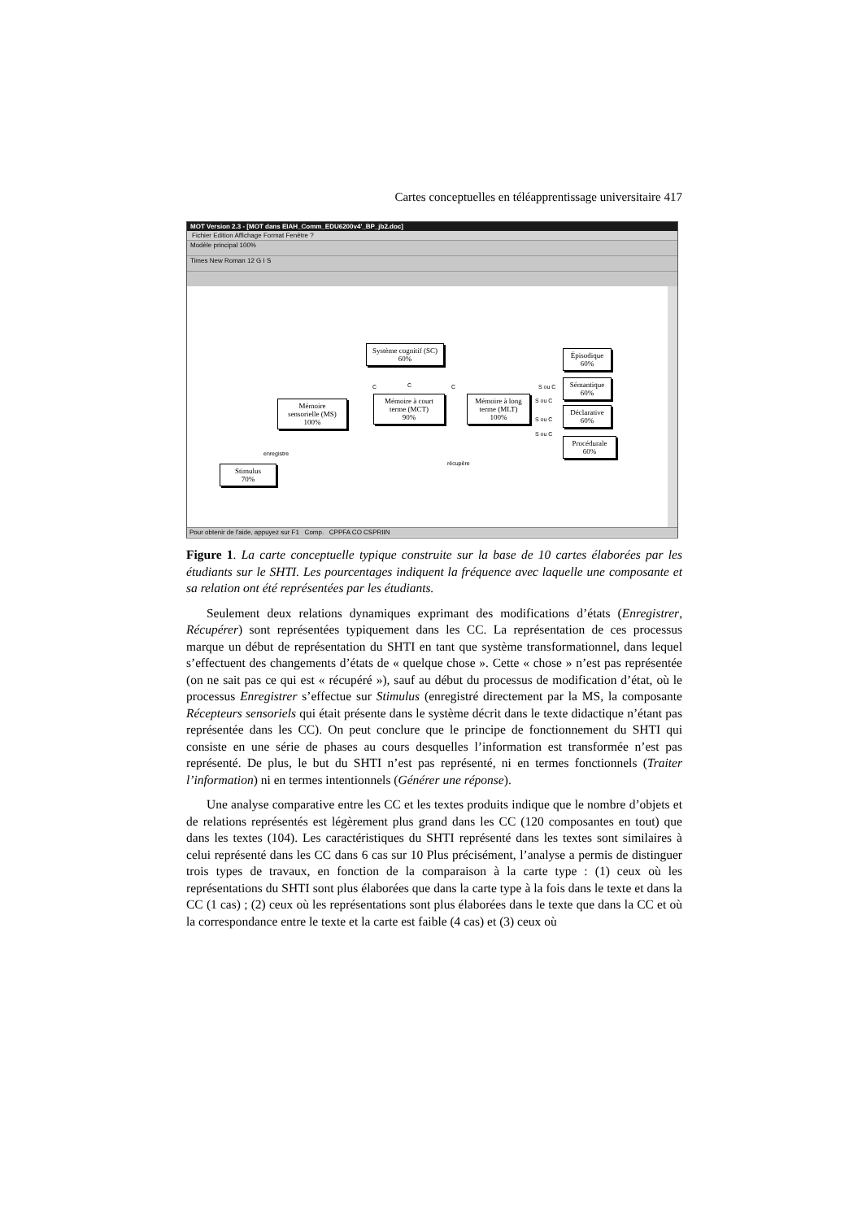Cartes conceptuelles en téléapprentissage universitaire 417
MOT Version 2.3 - [MOT dans EIAH_Comm_EDU6200v4'_BP_jb2.doc]
Fichier Edition Affichage Format Fenêtre ?
Modèle principal 100%
Times New Roman 12 G I S
Système cognitif (SC)
60%
Épisodique
60%
S ou C
Sémantique
60%
C C C
Mémoire
sensorielle (MS)
100%
Mémoire à court
terme (MCT)
90%
Mémoire à long
terme (MLT)
100%
S ou C
Déclarative
60%
S ou C
S ou C
Procédurale
60%
enregistre
récupère
Stimulus
70%
Pour obtenir de l'aide, appuyez sur F1 Comp. CPPFA CO CSPRIIN
Figure 1. La carte conceptuelle typique construite sur la base de 10 cartes élaborées par les étudiants sur le SHTI. Les pourcentages indiquent la fréquence avec laquelle une composante et sa relation ont été représentées par les étudiants.
Seulement deux relations dynamiques exprimant des modifications d’états (Enregistrer, Récupérer) sont représentées typiquement dans les CC. La représentation de ces processus marque un début de représentation du SHTI en tant que système transformationnel, dans lequel s’effectuent des changements d’états de « quelque chose ». Cette « chose » n’est pas représentée (on ne sait pas ce qui est « récupéré »), sauf au début du processus de modification d’état, où le processus Enregistrer s’effectue sur Stimulus (enregistré directement par la MS, la composante Récepteurs sensoriels qui était présente dans le système décrit dans le texte didactique n’étant pas représentée dans les CC). On peut conclure que le principe de fonctionnement du SHTI qui consiste en une série de phases au cours desquelles l’information est transformée n’est pas représenté. De plus, le but du SHTI n’est pas représenté, ni en termes fonctionnels (Traiter l’information) ni en termes intentionnels (Générer une réponse).
Une analyse comparative entre les CC et les textes produits indique que le nombre d’objets et de relations représentés est légèrement plus grand dans les CC (120 composantes en tout) que dans les textes (104). Les caractéristiques du SHTI représenté dans les textes sont similaires à celui représenté dans les CC dans 6 cas sur 10 Plus précisément, l’analyse a permis de distinguer trois types de travaux, en fonction de la comparaison à la carte type : (1) ceux où les représentations du SHTI sont plus élaborées que dans la carte type à la fois dans le texte et dans la CC (1 cas) ; (2) ceux où les représentations sont plus élaborées dans le texte que dans la CC et où la correspondance entre le texte et la carte est faible (4 cas) et (3) ceux où